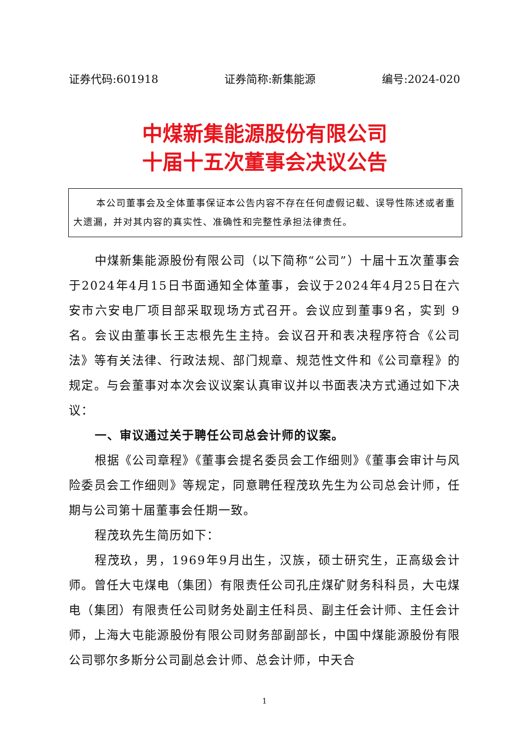证券代码:601918 证券简称:新集能源 编号:2024-020
中煤新集能源股份有限公司
十届十五次董事会决议公告
本公司董事会及全体董事保证本公告内容不存在任何虚假记载、误导性陈述或者重大遗漏，并对其内容的真实性、准确性和完整性承担法律责任。
中煤新集能源股份有限公司（以下简称“公司”）十届十五次董事会于2024年4月15日书面通知全体董事，会议于2024年4月25日在六安市六安电厂项目部采取现场方式召开。会议应到董事9名，实到 9 名。会议由董事长王志根先生主持。会议召开和表决程序符合《公司法》等有关法律、行政法规、部门规章、规范性文件和《公司章程》的规定。与会董事对本次会议议案认真审议并以书面表决方式通过如下决议：
一、审议通过关于聘任公司总会计师的议案。
根据《公司章程》《董事会提名委员会工作细则》《董事会审计与风险委员会工作细则》等规定，同意聘任程茂玖先生为公司总会计师，任期与公司第十届董事会任期一致。
程茂玖先生简历如下：
程茂玖，男，1969年9月出生，汉族，硕士研究生，正高级会计师。曾任大屯煤电（集团）有限责任公司孔庄煤矿财务科科员，大屯煤电（集团）有限责任公司财务处副主任科员、副主任会计师、主任会计师，上海大屯能源股份有限公司财务部副部长，中国中煤能源股份有限公司鄂尔多斯分公司副总会计师、总会计师，中天合
1